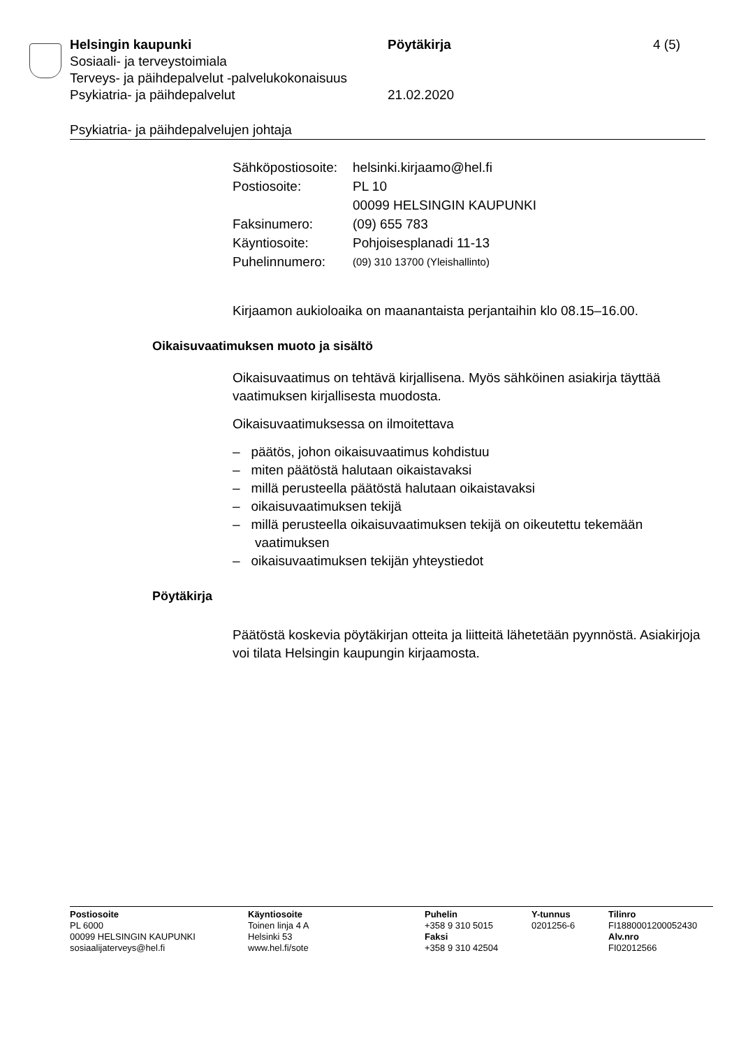Helsingin kaupunki Pöytäkirja 4 (5)
Sosiaali- ja terveystoimiala
Terveys- ja päihdepalvelut -palvelukokonaisuus
Psykiatria- ja päihdepalvelut 21.02.2020
Psykiatria- ja päihdepalvelujen johtaja
| Sähköpostiosoite: | helsinki.kirjaamo@hel.fi |
| Postiosoite: | PL 10 00099 HELSINGIN KAUPUNKI |
| Faksinumero: | (09) 655 783 |
| Käyntiosoite: | Pohjoisesplanadi 11-13 |
| Puhelinnumero: | (09) 310 13700 (Yleishallinto) |
Kirjaamon aukioloaika on maanantaista perjantaihin klo 08.15–16.00.
Oikaisuvaatimuksen muoto ja sisältö
Oikaisuvaatimus on tehtävä kirjallisena. Myös sähköinen asiakirja täyt­tää vaatimuksen kirjallisesta muodosta.
Oikaisuvaatimuksessa on ilmoitettava
– päätös, johon oikaisuvaatimus kohdistuu
– miten päätöstä halutaan oikaistavaksi
– millä perusteella päätöstä halutaan oikaistavaksi
– oikaisuvaatimuksen tekijä
– millä perusteella oikaisuvaatimuksen tekijä on oikeutettu tekemään vaatimuksen
– oikaisuvaatimuksen tekijän yhteystiedot
Pöytäkirja
Päätöstä koskevia pöytäkirjan otteita ja liitteitä lähetetään pyynnöstä. Asiakirjoja voi tilata Helsingin kaupungin kirjaamosta.
| Postiosoite PL 6000 00099 HELSINGIN KAUPUNKI sosiaalijaterveys@hel.fi | Käyntiosoite Toinen linja 4 A Helsinki 53 www.hel.fi/sote | Puhelin +358 9 310 5015 Faksi +358 9 310 42504 | Y-tunnus 0201256-6 | Tilinro FI1880001200052430 Alv.nro FI02012566 |